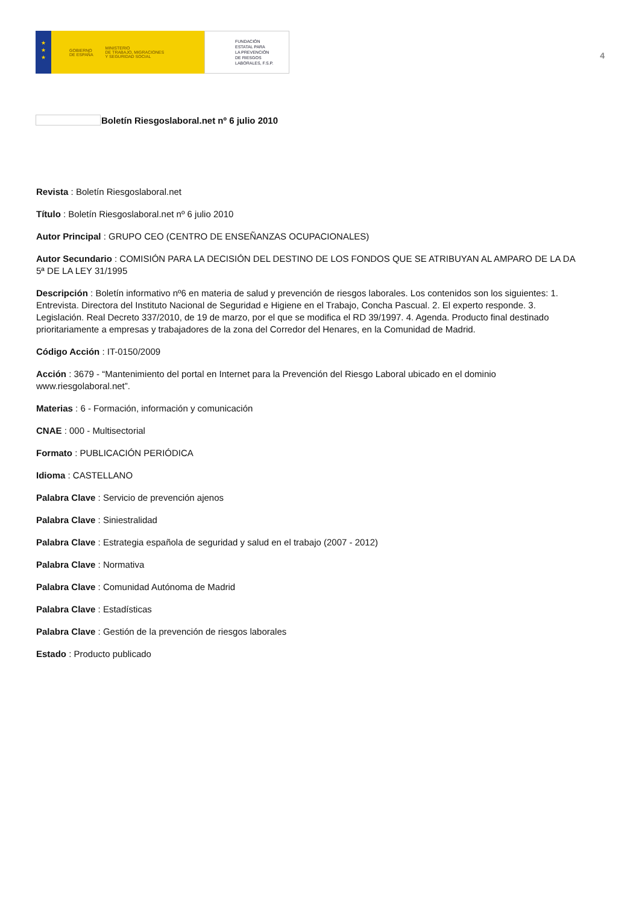★
★
★
GOBIERNO
DE ESPAÑA MINISTERIO
DE TRABAJO, MIGRACIONES
Y SEGURIDAD SOCIAL
FUNDACIÓN
ESTATAL PARA
LA PREVENCIÓN
DE RIESGOS
LABORALES, F.S.P.
4
Boletín Riesgoslaboral.net nº 6 julio 2010
Revista : Boletín Riesgoslaboral.net
Título : Boletín Riesgoslaboral.net nº 6 julio 2010
Autor Principal : GRUPO CEO (CENTRO DE ENSEÑANZAS OCUPACIONALES)
Autor Secundario : COMISIÓN PARA LA DECISIÓN DEL DESTINO DE LOS FONDOS QUE SE ATRIBUYAN AL AMPARO DE LA DA 5ª DE LA LEY 31/1995
Descripción : Boletín informativo nº6 en materia de salud y prevención de riesgos laborales. Los contenidos son los siguientes: 1. Entrevista. Directora del Instituto Nacional de Seguridad e Higiene en el Trabajo, Concha Pascual. 2. El experto responde. 3. Legislación. Real Decreto 337/2010, de 19 de marzo, por el que se modifica el RD 39/1997. 4. Agenda. Producto final destinado prioritariamente a empresas y trabajadores de la zona del Corredor del Henares, en la Comunidad de Madrid.
Código Acción : IT-0150/2009
Acción : 3679 - “Mantenimiento del portal en Internet para la Prevención del Riesgo Laboral ubicado en el dominio www.riesgolaboral.net”.
Materias : 6 - Formación, información y comunicación
CNAE : 000 - Multisectorial
Formato : PUBLICACIÓN PERIÓDICA
Idioma : CASTELLANO
Palabra Clave : Servicio de prevención ajenos
Palabra Clave : Siniestralidad
Palabra Clave : Estrategia española de seguridad y salud en el trabajo (2007 - 2012)
Palabra Clave : Normativa
Palabra Clave : Comunidad Autónoma de Madrid
Palabra Clave : Estadísticas
Palabra Clave : Gestión de la prevención de riesgos laborales
Estado : Producto publicado